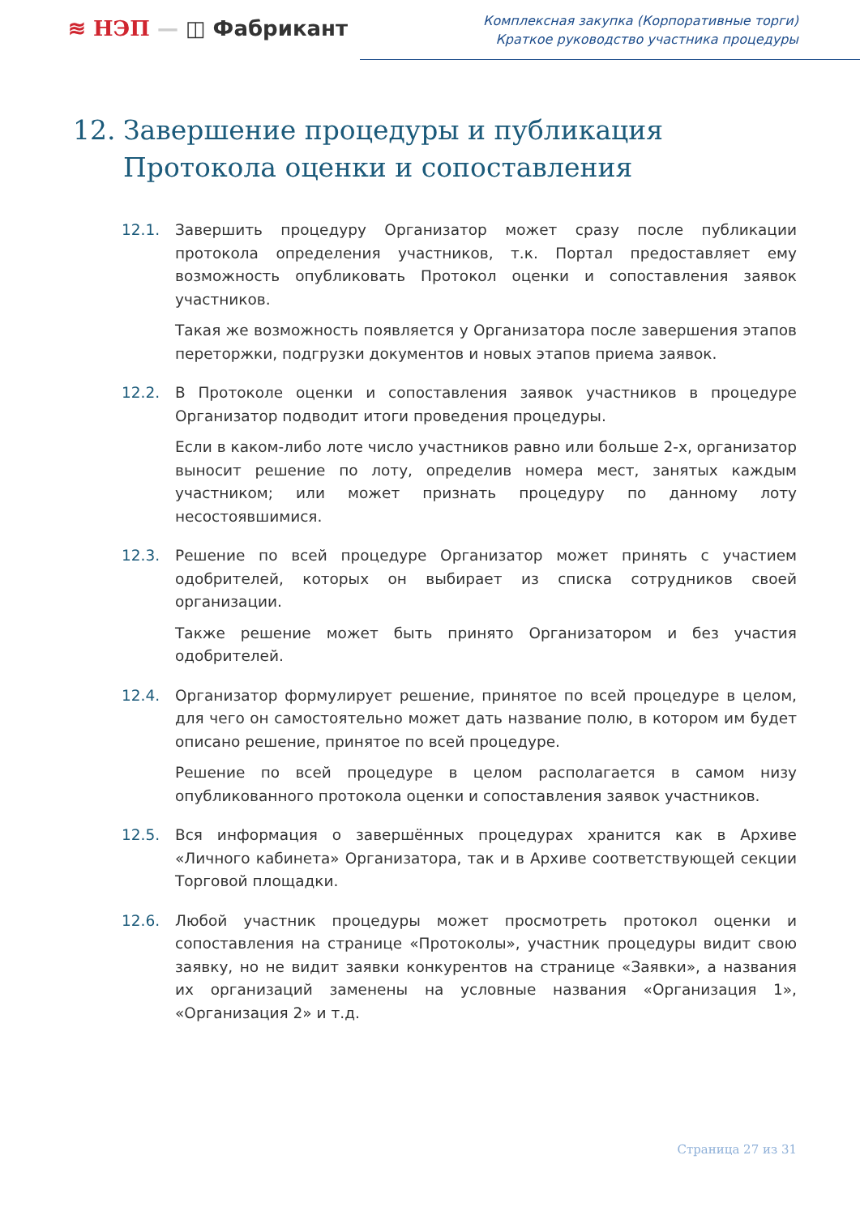≋ НЭП — ◫ Фабрикант
Комплексная закупка (Корпоративные торги)
Краткое руководство участника процедуры
12. Завершение процедуры и публикация
Протокола оценки и сопоставления
12.1. Завершить процедуру Организатор может сразу после публикации протокола определения участников, т.к. Портал предоставляет ему возможность опубликовать Протокол оценки и сопоставления заявок участников.
Такая же возможность появляется у Организатора после завершения этапов переторжки, подгрузки документов и новых этапов приема заявок.
12.2. В Протоколе оценки и сопоставления заявок участников в процедуре Организатор подводит итоги проведения процедуры.
Если в каком-либо лоте число участников равно или больше 2-х, организатор выносит решение по лоту, определив номера мест, занятых каждым участником; или может признать процедуру по данному лоту несостоявшимися.
12.3. Решение по всей процедуре Организатор может принять с участием одобрителей, которых он выбирает из списка сотрудников своей организации.
Также решение может быть принято Организатором и без участия одобрителей.
12.4. Организатор формулирует решение, принятое по всей процедуре в целом, для чего он самостоятельно может дать название полю, в котором им будет описано решение, принятое по всей процедуре.
Решение по всей процедуре в целом располагается в самом низу опубликованного протокола оценки и сопоставления заявок участников.
12.5. Вся информация о завершённых процедурах хранится как в Архиве «Личного кабинета» Организатора, так и в Архиве соответствующей секции Торговой площадки.
12.6. Любой участник процедуры может просмотреть протокол оценки и сопоставления на странице «Протоколы», участник процедуры видит свою заявку, но не видит заявки конкурентов на странице «Заявки», а названия их организаций заменены на условные названия «Организация 1», «Организация 2» и т.д.
Страница 27 из 31